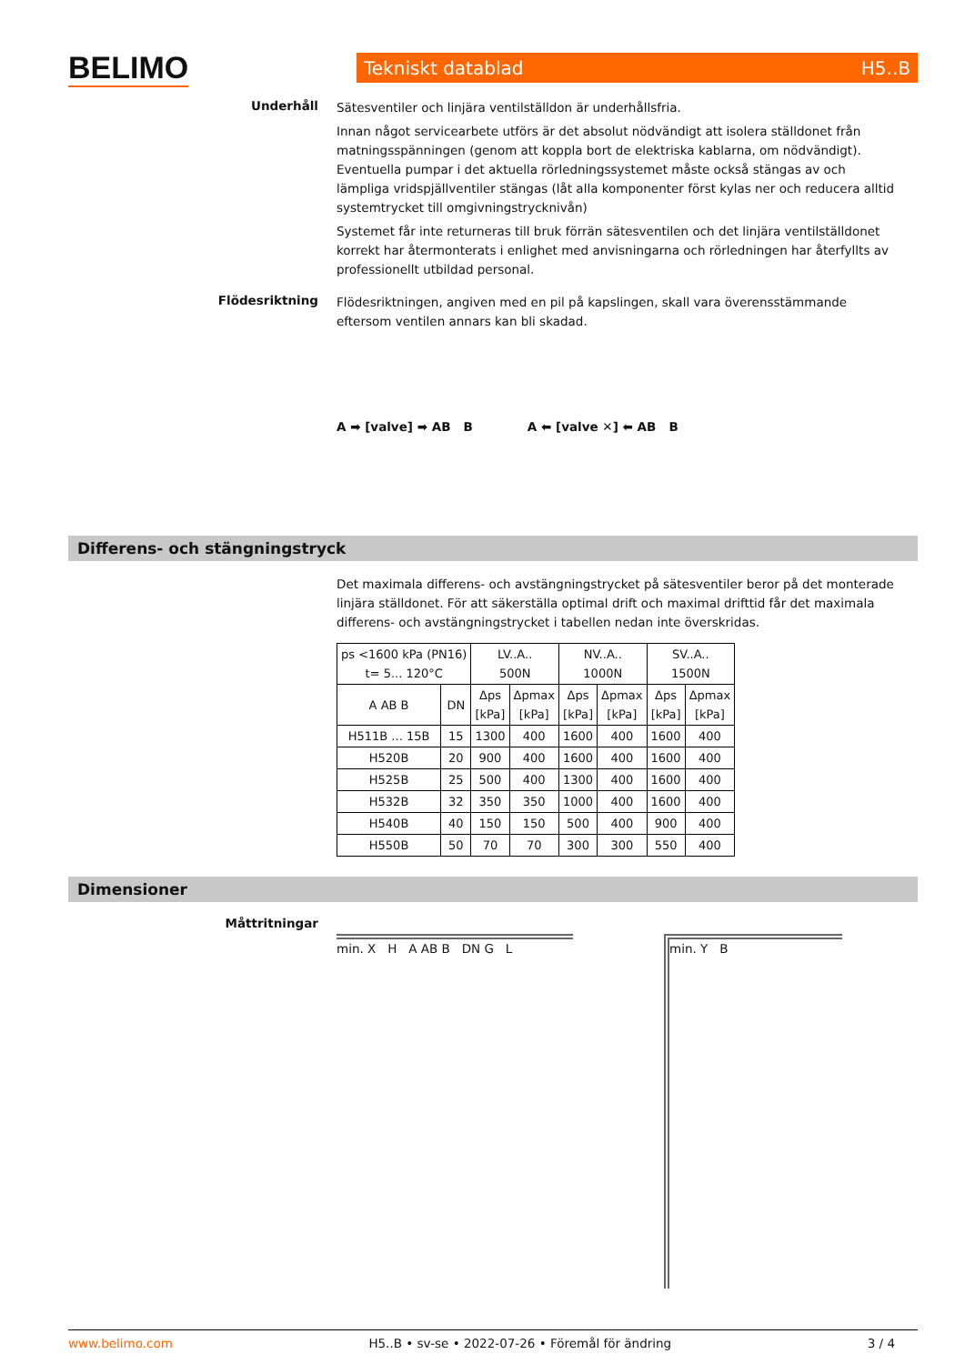BELIMO Tekniskt datablad H5..B
Underhåll
Sätesventiler och linjära ventilställdon är underhållsfria.
Innan något servicearbete utförs är det absolut nödvändigt att isolera ställdonet från matningsspänningen (genom att koppla bort de elektriska kablarna, om nödvändigt). Eventuella pumpar i det aktuella rörledningssystemet måste också stängas av och lämpliga vridspjällventiler stängas (låt alla komponenter först kylas ner och reducera alltid systemtrycket till omgivningstrycknivån)
Systemet får inte returneras till bruk förrän sätesventilen och det linjära ventilställdonet korrekt har återmonterats i enlighet med anvisningarna och rörledningen har återfyllts av professionellt utbildad personal.
Flödesriktning
Flödesriktningen, angiven med en pil på kapslingen, skall vara överensstämmande eftersom ventilen annars kan bli skadad.
A ➡ [valve] ➡ AB B A ⬅ [valve ✕] ⬅ AB B
Differens- och stängningstryck
Det maximala differens- och avstängningstrycket på sätesventiler beror på det monterade linjära ställdonet. För att säkerställa optimal drift och maximal drifttid får det maximala differens- och avstängningstrycket i tabellen nedan inte överskridas.
| ps <1600 kPa (PN16) t= 5... 120°C | | LV..A.. 500N | | NV..A.. 1000N | | SV..A.. 1500N | |
| --- | --- | --- | --- | --- | --- | --- | --- |
| A AB B | DN | Δps [kPa] | Δpmax [kPa] | Δps [kPa] | Δpmax [kPa] | Δps [kPa] | Δpmax [kPa] |
| H511B ... 15B | 15 | 1300 | 400 | 1600 | 400 | 1600 | 400 |
| H520B | 20 | 900 | 400 | 1600 | 400 | 1600 | 400 |
| H525B | 25 | 500 | 400 | 1300 | 400 | 1600 | 400 |
| H532B | 32 | 350 | 350 | 1000 | 400 | 1600 | 400 |
| H540B | 40 | 150 | 150 | 500 | 400 | 900 | 400 |
| H550B | 50 | 70 | 70 | 300 | 300 | 550 | 400 |
Dimensioner
Måttritningar
min. X H A AB B DN G L min. Y B
www.belimo.com H5..B • sv-se • 2022-07-26 • Föremål för ändring 3 / 4